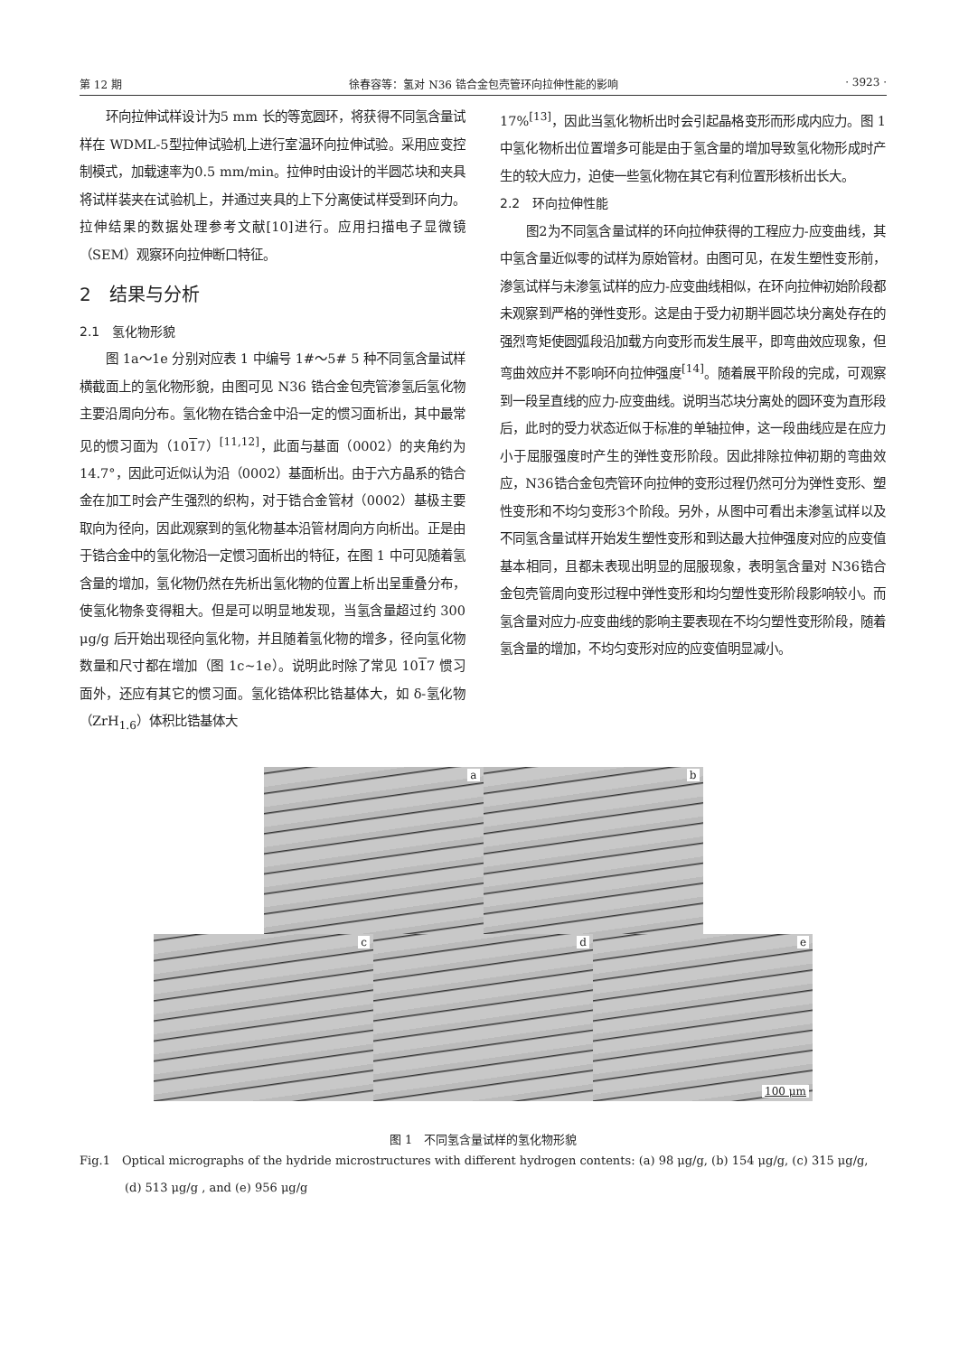第 12 期 徐春容等：氢对 N36 锆合金包壳管环向拉伸性能的影响 · 3923 ·
环向拉伸试样设计为5 mm 长的等宽圆环，将获得不同氢含量试样在 WDML-5型拉伸试验机上进行室温环向拉伸试验。采用应变控制模式，加载速率为0.5 mm/min。拉伸时由设计的半圆芯块和夹具将试样装夹在试验机上，并通过夹具的上下分离使试样受到环向力。拉伸结果的数据处理参考文献[10]进行。应用扫描电子显微镜（SEM）观察环向拉伸断口特征。
2　结果与分析
2.1　氢化物形貌
图 1a～1e 分别对应表 1 中编号 1#～5# 5 种不同氢含量试样横截面上的氢化物形貌，由图可见 N36 锆合金包壳管渗氢后氢化物主要沿周向分布。氢化物在锆合金中沿一定的惯习面析出，其中最常见的惯习面为（1017）<sup>[11,12]</sup>，此面与基面（0002）的夹角约为 14.7°，因此可近似认为沿（0002）基面析出。由于六方晶系的锆合金在加工时会产生强烈的织构，对于锆合金管材（0002）基极主要取向为径向，因此观察到的氢化物基本沿管材周向方向析出。正是由于锆合金中的氢化物沿一定惯习面析出的特征，在图 1 中可见随着氢含量的增加，氢化物仍然在先析出氢化物的位置上析出呈重叠分布，使氢化物条变得粗大。但是可以明显地发现，当氢含量超过约 300 μg/g 后开始出现径向氢化物，并且随着氢化物的增多，径向氢化物数量和尺寸都在增加（图 1c~1e）。说明此时除了常见 1017 惯习面外，还应有其它的惯习面。氢化锆体积比锆基体大，如 δ-氢化物（ZrH<sub>1.6</sub>）体积比锆基体大
17%<sup>[13]</sup>，因此当氢化物析出时会引起晶格变形而形成内应力。图 1 中氢化物析出位置增多可能是由于氢含量的增加导致氢化物形成时产生的较大应力，迫使一些氢化物在其它有利位置形核析出长大。
2.2　环向拉伸性能
图2为不同氢含量试样的环向拉伸获得的工程应力-应变曲线，其中氢含量近似零的试样为原始管材。由图可见，在发生塑性变形前，渗氢试样与未渗氢试样的应力-应变曲线相似，在环向拉伸初始阶段都未观察到严格的弹性变形。这是由于受力初期半圆芯块分离处存在的强烈弯矩使圆弧段沿加载方向变形而发生展平，即弯曲效应现象，但弯曲效应并不影响环向拉伸强度<sup>[14]</sup>。随着展平阶段的完成，可观察到一段呈直线的应力-应变曲线。说明当芯块分离处的圆环变为直形段后，此时的受力状态近似于标准的单轴拉伸，这一段曲线应是在应力小于屈服强度时产生的弹性变形阶段。因此排除拉伸初期的弯曲效应，N36锆合金包壳管环向拉伸的变形过程仍然可分为弹性变形、塑性变形和不均匀变形3个阶段。另外，从图中可看出未渗氢试样以及不同氢含量试样开始发生塑性变形和到达最大拉伸强度对应的应变值基本相同，且都未表现出明显的屈服现象，表明氢含量对 N36锆合金包壳管周向变形过程中弹性变形和均匀塑性变形阶段影响较小。而氢含量对应力-应变曲线的影响主要表现在不均匀塑性变形阶段，随着氢含量的增加，不均匀变形对应的应变值明显减小。
a
b
c
d
e
100 μm
图 1　不同氢含量试样的氢化物形貌
Fig.1　Optical micrographs of the hydride microstructures with different hydrogen contents: (a) 98 μg/g, (b) 154 μg/g, (c) 315 μg/g, (d) 513 μg/g , and (e) 956 μg/g